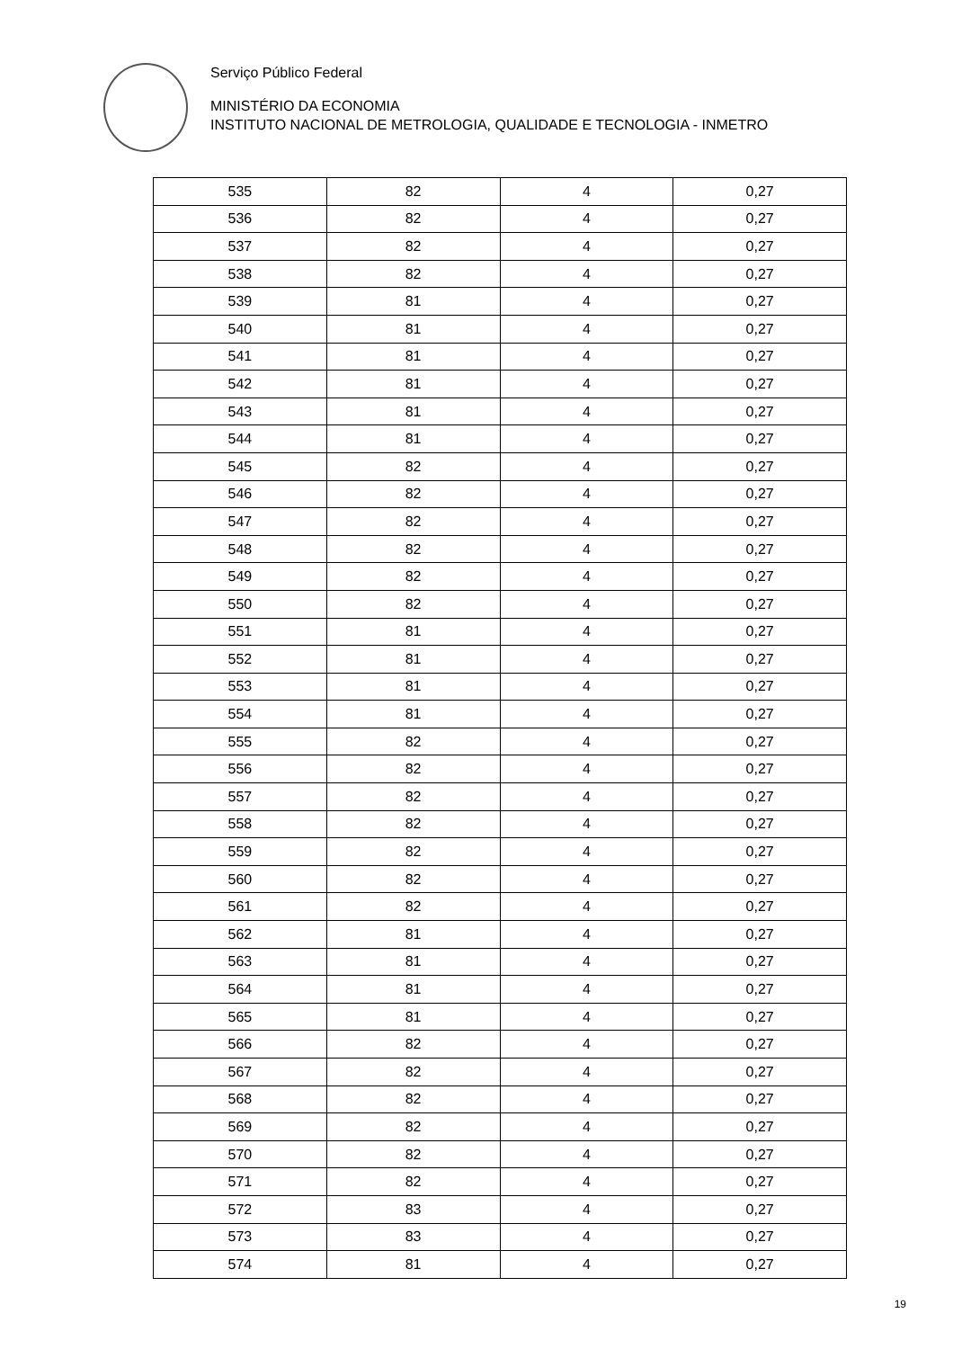Serviço Público Federal
MINISTÉRIO DA ECONOMIA
INSTITUTO NACIONAL DE METROLOGIA, QUALIDADE E TECNOLOGIA - INMETRO
| 535 | 82 | 4 | 0,27 |
| 536 | 82 | 4 | 0,27 |
| 537 | 82 | 4 | 0,27 |
| 538 | 82 | 4 | 0,27 |
| 539 | 81 | 4 | 0,27 |
| 540 | 81 | 4 | 0,27 |
| 541 | 81 | 4 | 0,27 |
| 542 | 81 | 4 | 0,27 |
| 543 | 81 | 4 | 0,27 |
| 544 | 81 | 4 | 0,27 |
| 545 | 82 | 4 | 0,27 |
| 546 | 82 | 4 | 0,27 |
| 547 | 82 | 4 | 0,27 |
| 548 | 82 | 4 | 0,27 |
| 549 | 82 | 4 | 0,27 |
| 550 | 82 | 4 | 0,27 |
| 551 | 81 | 4 | 0,27 |
| 552 | 81 | 4 | 0,27 |
| 553 | 81 | 4 | 0,27 |
| 554 | 81 | 4 | 0,27 |
| 555 | 82 | 4 | 0,27 |
| 556 | 82 | 4 | 0,27 |
| 557 | 82 | 4 | 0,27 |
| 558 | 82 | 4 | 0,27 |
| 559 | 82 | 4 | 0,27 |
| 560 | 82 | 4 | 0,27 |
| 561 | 82 | 4 | 0,27 |
| 562 | 81 | 4 | 0,27 |
| 563 | 81 | 4 | 0,27 |
| 564 | 81 | 4 | 0,27 |
| 565 | 81 | 4 | 0,27 |
| 566 | 82 | 4 | 0,27 |
| 567 | 82 | 4 | 0,27 |
| 568 | 82 | 4 | 0,27 |
| 569 | 82 | 4 | 0,27 |
| 570 | 82 | 4 | 0,27 |
| 571 | 82 | 4 | 0,27 |
| 572 | 83 | 4 | 0,27 |
| 573 | 83 | 4 | 0,27 |
| 574 | 81 | 4 | 0,27 |
19